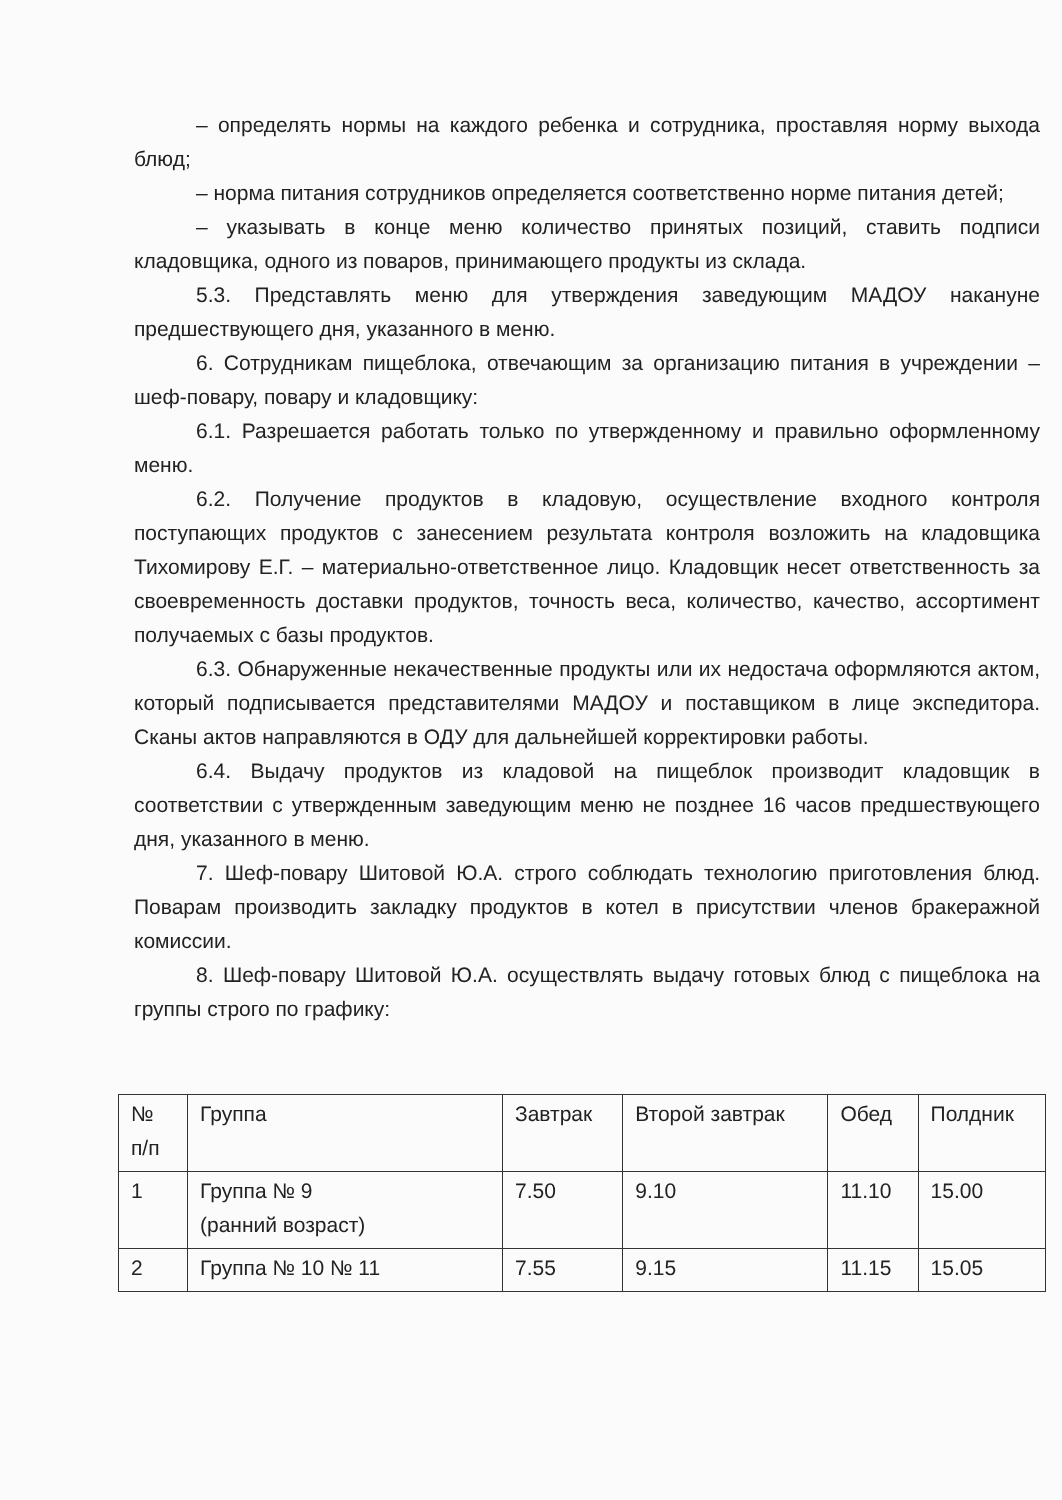– определять нормы на каждого ребенка и сотрудника, проставляя норму выхода блюд;
– норма питания сотрудников определяется соответственно норме питания детей;
– указывать в конце меню количество принятых позиций, ставить подписи кладовщика, одного из поваров, принимающего продукты из склада.
5.3. Представлять меню для утверждения заведующим МАДОУ накануне предшествующего дня, указанного в меню.
6. Сотрудникам пищеблока, отвечающим за организацию питания в учреждении – шеф-повару, повару и кладовщику:
6.1. Разрешается работать только по утвержденному и правильно оформленному меню.
6.2. Получение продуктов в кладовую, осуществление входного контроля поступающих продуктов с занесением результата контроля возложить на кладовщика Тихомирову Е.Г. – материально-ответственное лицо. Кладовщик несет ответственность за своевременность доставки продуктов, точность веса, количество, качество, ассортимент получаемых с базы продуктов.
6.3. Обнаруженные некачественные продукты или их недостача оформляются актом, который подписывается представителями МАДОУ и поставщиком в лице экспедитора. Сканы актов направляются в ОДУ для дальнейшей корректировки работы.
6.4. Выдачу продуктов из кладовой на пищеблок производит кладовщик в соответствии с утвержденным заведующим меню не позднее 16 часов предшествующего дня, указанного в меню.
7. Шеф-повару Шитовой Ю.А. строго соблюдать технологию приготовления блюд. Поварам производить закладку продуктов в котел в присутствии членов бракеражной комиссии.
8. Шеф-повару Шитовой Ю.А. осуществлять выдачу готовых блюд с пищеблока на группы строго по графику:
| № п/п | Группа | Завтрак | Второй завтрак | Обед | Полдник |
| 1 | Группа № 9 (ранний возраст) | 7.50 | 9.10 | 11.10 | 15.00 |
| 2 | Группа № 10 № 11 | 7.55 | 9.15 | 11.15 | 15.05 |